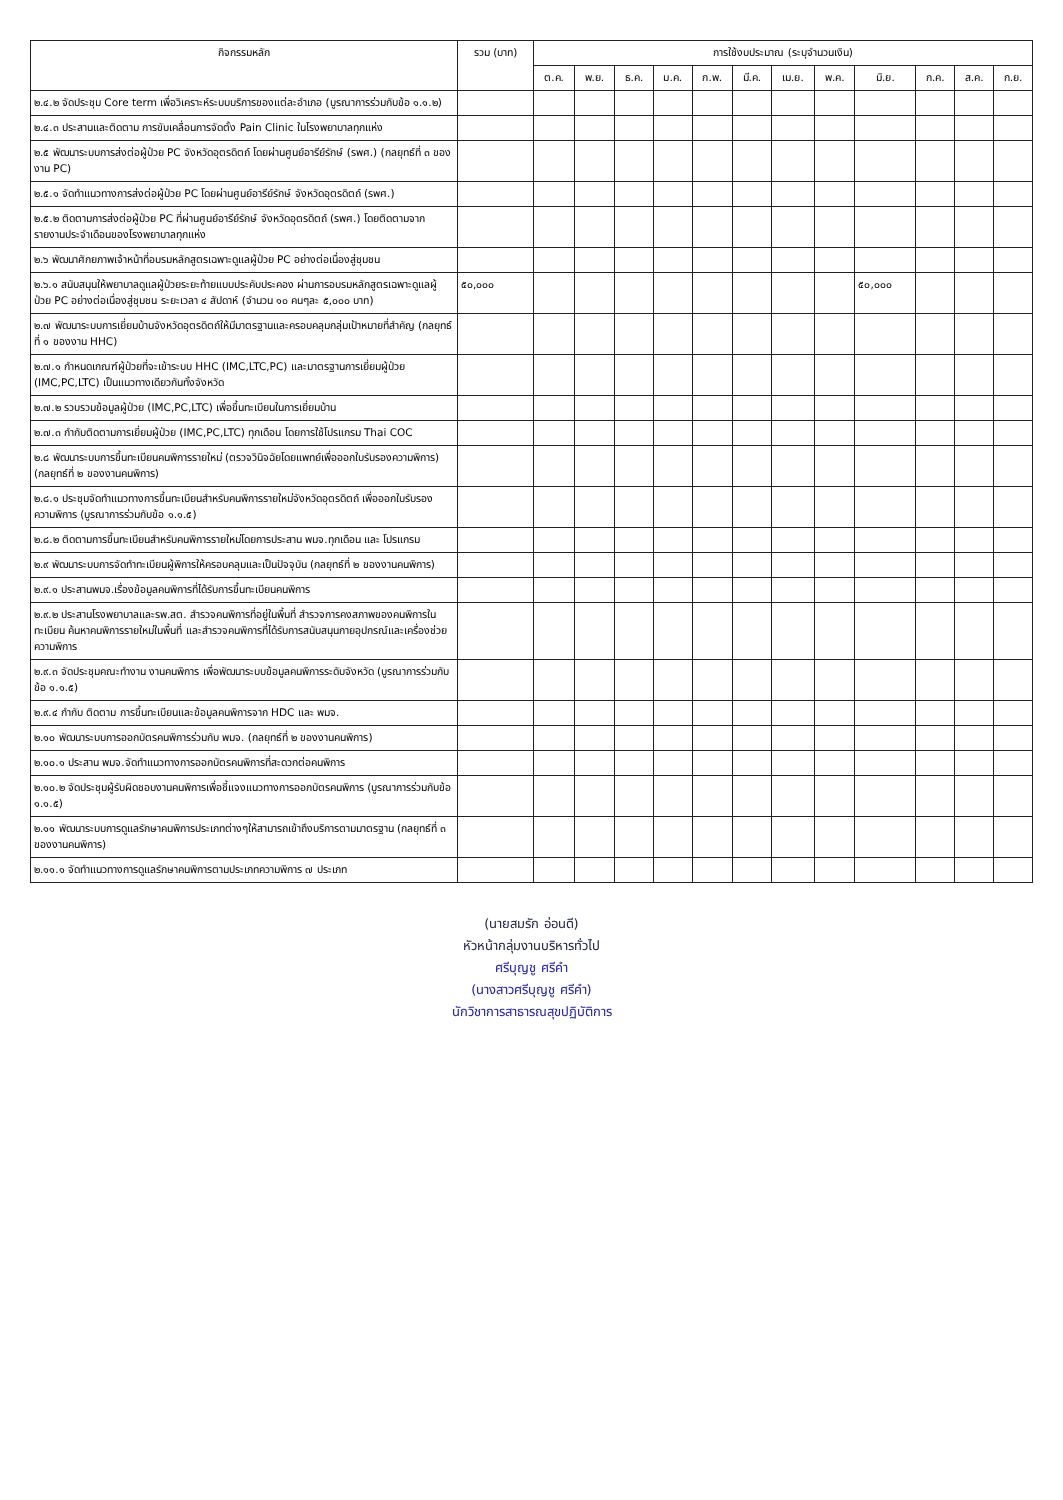| กิจกรรมหลัก | รวม (บาท) | การใช้งบประมาณ (ระบุจำนวนเงิน) | | | | | | | | | | | |
| --- | --- | --- | --- | --- | --- | --- | --- | --- | --- | --- | --- | --- | --- |
| | | ต.ค. | พ.ย. | ธ.ค. | ม.ค. | ก.พ. | มี.ค. | เม.ย. | พ.ค. | มิ.ย. | ก.ค. | ส.ค. | ก.ย. |
| ๒.๔.๒ จัดประชุม Core term เพื่อวิเคราะห์ระบบบริการของแต่ละอำเภอ (บูรณาการร่วมกับข้อ ๑.๑.๒) | | | | | | | | | | | | | |
| ๒.๔.๓ ประสานและติดตาม การขับเคลื่อนการจัดตั้ง Pain Clinic ในโรงพยาบาลทุกแห่ง | | | | | | | | | | | | | |
| ๒.๕ พัฒนาระบบการส่งต่อผู้ป่วย PC จังหวัดอุตรดิตถ์ โดยผ่านศูนย์อารีย์รักษ์ (รพศ.) (กลยุทธ์ที่ ๓ ของงาน PC) | | | | | | | | | | | | | |
| ๒.๕.๑ จัดทำแนวทางการส่งต่อผู้ป่วย PC โดยผ่านศูนย์อารีย์รักษ์ จังหวัดอุตรดิตถ์ (รพศ.) | | | | | | | | | | | | | |
| ๒.๕.๒ ติดตามการส่งต่อผู้ป่วย PC ที่ผ่านศูนย์อารีย์รักษ์ จังหวัดอุตรดิตถ์ (รพศ.) โดยติดตามจากรายงานประจำเดือนของโรงพยาบาลทุกแห่ง | | | | | | | | | | | | | |
| ๒.๖ พัฒนาศักยภาพเจ้าหน้าที่อบรมหลักสูตรเฉพาะดูแลผู้ป่วย PC อย่างต่อเนื่องสู่ชุมชน | | | | | | | | | | | | | |
| ๒.๖.๑ สนับสนุนให้พยาบาลดูแลผู้ป่วยระยะท้ายแบบประคับประคอง ผ่านการอบรมหลักสูตรเฉพาะดูแลผู้ป่วย PC อย่างต่อเนื่องสู่ชุมชน ระยะเวลา ๔ สัปดาห์ (จำนวน ๑๐ คนๆละ ๕,๐๐๐ บาท) | ๕๐,๐๐๐ | | | | | | | | | ๕๐,๐๐๐ | | | |
| ๒.๗ พัฒนาระบบการเยี่ยมบ้านจังหวัดอุตรดิตถ์ให้มีมาตรฐานและครอบคลุมกลุ่มเป้าหมายที่สำคัญ (กลยุทธ์ที่ ๑ ของงาน HHC) | | | | | | | | | | | | | |
| ๒.๗.๑ กำหนดเกณฑ์ผู้ป่วยที่จะเข้าระบบ HHC (IMC,LTC,PC) และมาตรฐานการเยี่ยมผู้ป่วย (IMC,PC,LTC) เป็นแนวทางเดียวกันทั้งจังหวัด | | | | | | | | | | | | | |
| ๒.๗.๒ รวบรวมข้อมูลผู้ป่วย (IMC,PC,LTC) เพื่อขึ้นทะเบียนในการเยี่ยมบ้าน | | | | | | | | | | | | | |
| ๒.๗.๓ กำกับติดตามการเยี่ยมผู้ป่วย (IMC,PC,LTC) ทุกเดือน โดยการใช้โปรแกรม Thai COC | | | | | | | | | | | | | |
| ๒.๘ พัฒนาระบบการขึ้นทะเบียนคนพิการรายใหม่ (ตรวจวินิจฉัยโดยแพทย์เพื่อออกใบรับรองความพิการ) (กลยุทธ์ที่ ๒ ของงานคนพิการ) | | | | | | | | | | | | | |
| ๒.๘.๑ ประชุมจัดทำแนวทางการขึ้นทะเบียนสำหรับคนพิการรายใหม่จังหวัดอุตรดิตถ์ เพื่อออกใบรับรองความพิการ (บูรณาการร่วมกับข้อ ๑.๑.๕) | | | | | | | | | | | | | |
| ๒.๘.๒ ติดตามการขึ้นทะเบียนสำหรับคนพิการรายใหม่โดยการประสาน พมจ.ทุกเดือน และ โปรแกรม | | | | | | | | | | | | | |
| ๒.๙ พัฒนาระบบการจัดทำทะเบียนผู้พิการให้ครอบคลุมและเป็นปัจจุบัน (กลยุทธ์ที่ ๒ ของงานคนพิการ) | | | | | | | | | | | | | |
| ๒.๙.๑ ประสานพมจ.เรื่องข้อมูลคนพิการที่ได้รับการขึ้นทะเบียนคนพิการ | | | | | | | | | | | | | |
| ๒.๙.๒ ประสานโรงพยาบาลและรพ.สต. สำรวจคนพิการที่อยู่ในพื้นที่ สำรวจการคงสภาพของคนพิการในทะเบียน ค้นหาคนพิการรายใหม่ในพื้นที่ และสำรวจคนพิการที่ได้รับการสนับสนุนกายอุปกรณ์และเครื่องช่วยความพิการ | | | | | | | | | | | | | |
| ๒.๙.๓ จัดประชุมคณะทำงาน งานคนพิการ เพื่อพัฒนาระบบข้อมูลคนพิการระดับจังหวัด (บูรณาการร่วมกับข้อ ๑.๑.๕) | | | | | | | | | | | | | |
| ๒.๙.๔ กำกับ ติดตาม การขึ้นทะเบียนและข้อมูลคนพิการจาก HDC และ พมจ. | | | | | | | | | | | | | |
| ๒.๑๐ พัฒนาระบบการออกบัตรคนพิการร่วมกับ พมจ. (กลยุทธ์ที่ ๒ ของงานคนพิการ) | | | | | | | | | | | | | |
| ๒.๑๐.๑ ประสาน พมจ.จัดทำแนวทางการออกบัตรคนพิการที่สะดวกต่อคนพิการ | | | | | | | | | | | | | |
| ๒.๑๐.๒ จัดประชุมผู้รับผิดชอบงานคนพิการเพื่อชี้แจงแนวทางการออกบัตรคนพิการ (บูรณาการร่วมกับข้อ ๑.๑.๕) | | | | | | | | | | | | | |
| ๒.๑๑ พัฒนาระบบการดูแลรักษาคนพิการประเภทต่างๆให้สามารถเข้าถึงบริการตามมาตรฐาน (กลยุทธ์ที่ ๓ ของงานคนพิการ) | | | | | | | | | | | | | |
| ๒.๑๑.๑ จัดทำแนวทางการดูแลรักษาคนพิการตามประเภทความพิการ ๗ ประเภท | | | | | | | | | | | | | |
(นายสมรัก อ่อนดี)
หัวหน้ากลุ่มงานบริหารทั่วไป
ศรีบุญชู ศรีคำ
(นางสาวศรีบุญชู ศรีคำ)
นักวิชาการสาธารณสุขปฏิบัติการ